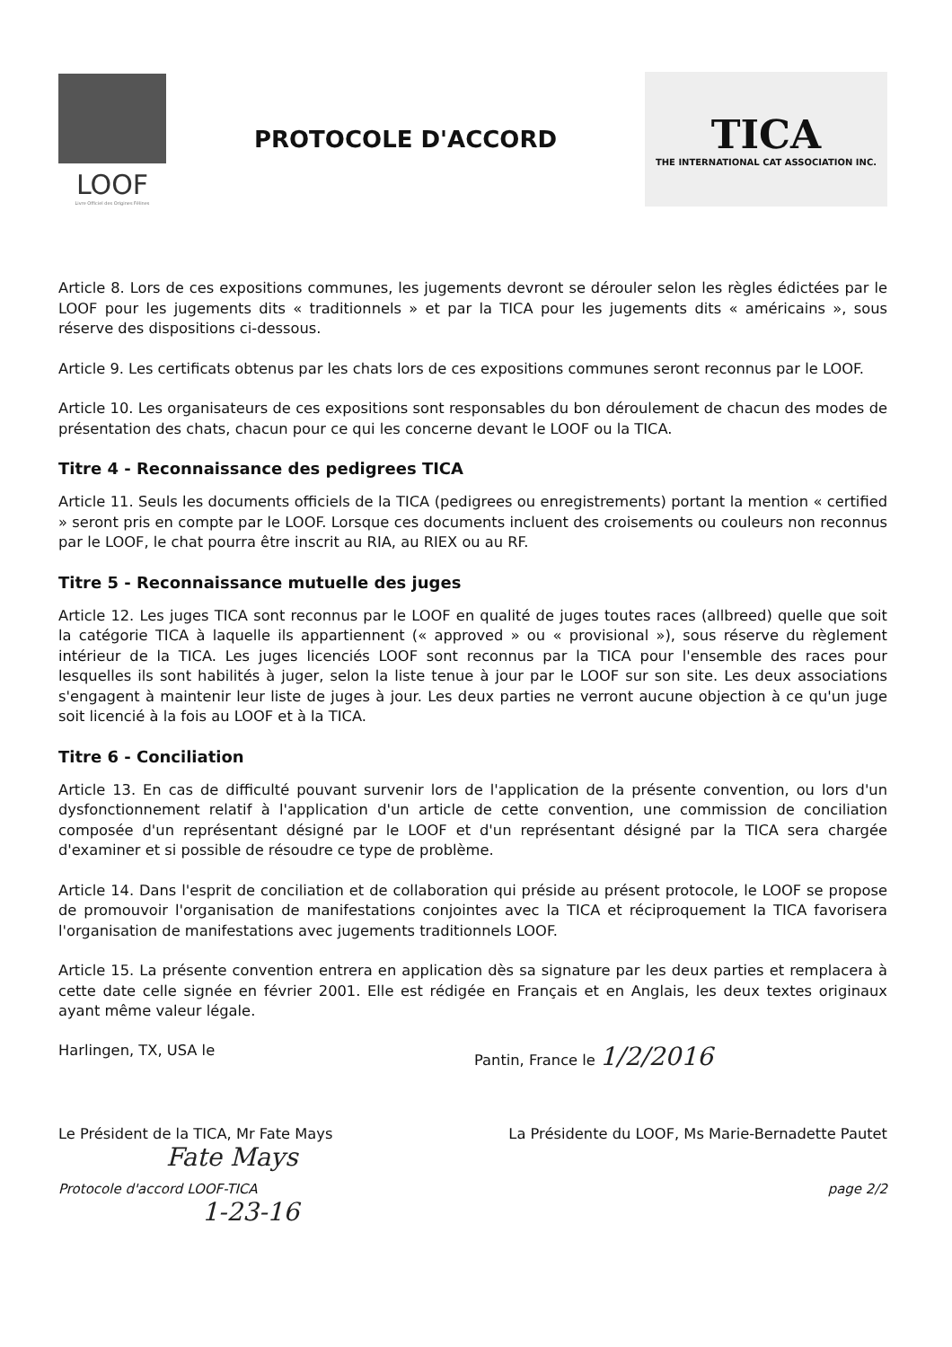LOOF
Livre Officiel des Origines Félines
PROTOCOLE D'ACCORD
TICA
THE INTERNATIONAL CAT ASSOCIATION INC.
Article 8. Lors de ces expositions communes, les jugements devront se dérouler selon les règles édictées par le LOOF pour les jugements dits « traditionnels » et par la TICA pour les jugements dits « américains », sous réserve des dispositions ci-dessous.
Article 9. Les certificats obtenus par les chats lors de ces expositions communes seront reconnus par le LOOF.
Article 10. Les organisateurs de ces expositions sont responsables du bon déroulement de chacun des modes de présentation des chats, chacun pour ce qui les concerne devant le LOOF ou la TICA.
Titre 4 - Reconnaissance des pedigrees TICA
Article 11. Seuls les documents officiels de la TICA (pedigrees ou enregistrements) portant la mention « certified » seront pris en compte par le LOOF. Lorsque ces documents incluent des croisements ou couleurs non reconnus par le LOOF, le chat pourra être inscrit au RIA, au RIEX ou au RF.
Titre 5 - Reconnaissance mutuelle des juges
Article 12. Les juges TICA sont reconnus par le LOOF en qualité de juges toutes races (allbreed) quelle que soit la catégorie TICA à laquelle ils appartiennent (« approved » ou « provisional »), sous réserve du règlement intérieur de la TICA. Les juges licenciés LOOF sont reconnus par la TICA pour l'ensemble des races pour lesquelles ils sont habilités à juger, selon la liste tenue à jour par le LOOF sur son site. Les deux associations s'engagent à maintenir leur liste de juges à jour. Les deux parties ne verront aucune objection à ce qu'un juge soit licencié à la fois au LOOF et à la TICA.
Titre 6 - Conciliation
Article 13. En cas de difficulté pouvant survenir lors de l'application de la présente convention, ou lors d'un dysfonctionnement relatif à l'application d'un article de cette convention, une commission de conciliation composée d'un représentant désigné par le LOOF et d'un représentant désigné par la TICA sera chargée d'examiner et si possible de résoudre ce type de problème.
Article 14. Dans l'esprit de conciliation et de collaboration qui préside au présent protocole, le LOOF se propose de promouvoir l'organisation de manifestations conjointes avec la TICA et réciproquement la TICA favorisera l'organisation de manifestations avec jugements traditionnels LOOF.
Article 15. La présente convention entrera en application dès sa signature par les deux parties et remplacera à cette date celle signée en février 2001. Elle est rédigée en Français et en Anglais, les deux textes originaux ayant même valeur légale.
Harlingen, TX, USA le Pantin, France le 1/2/2016
Le Président de la TICA, Mr Fate Mays La Présidente du LOOF, Ms Marie-Bernadette Pautet
Fate Mays
Protocole d'accord LOOF-TICA page 2/2
1-23-16